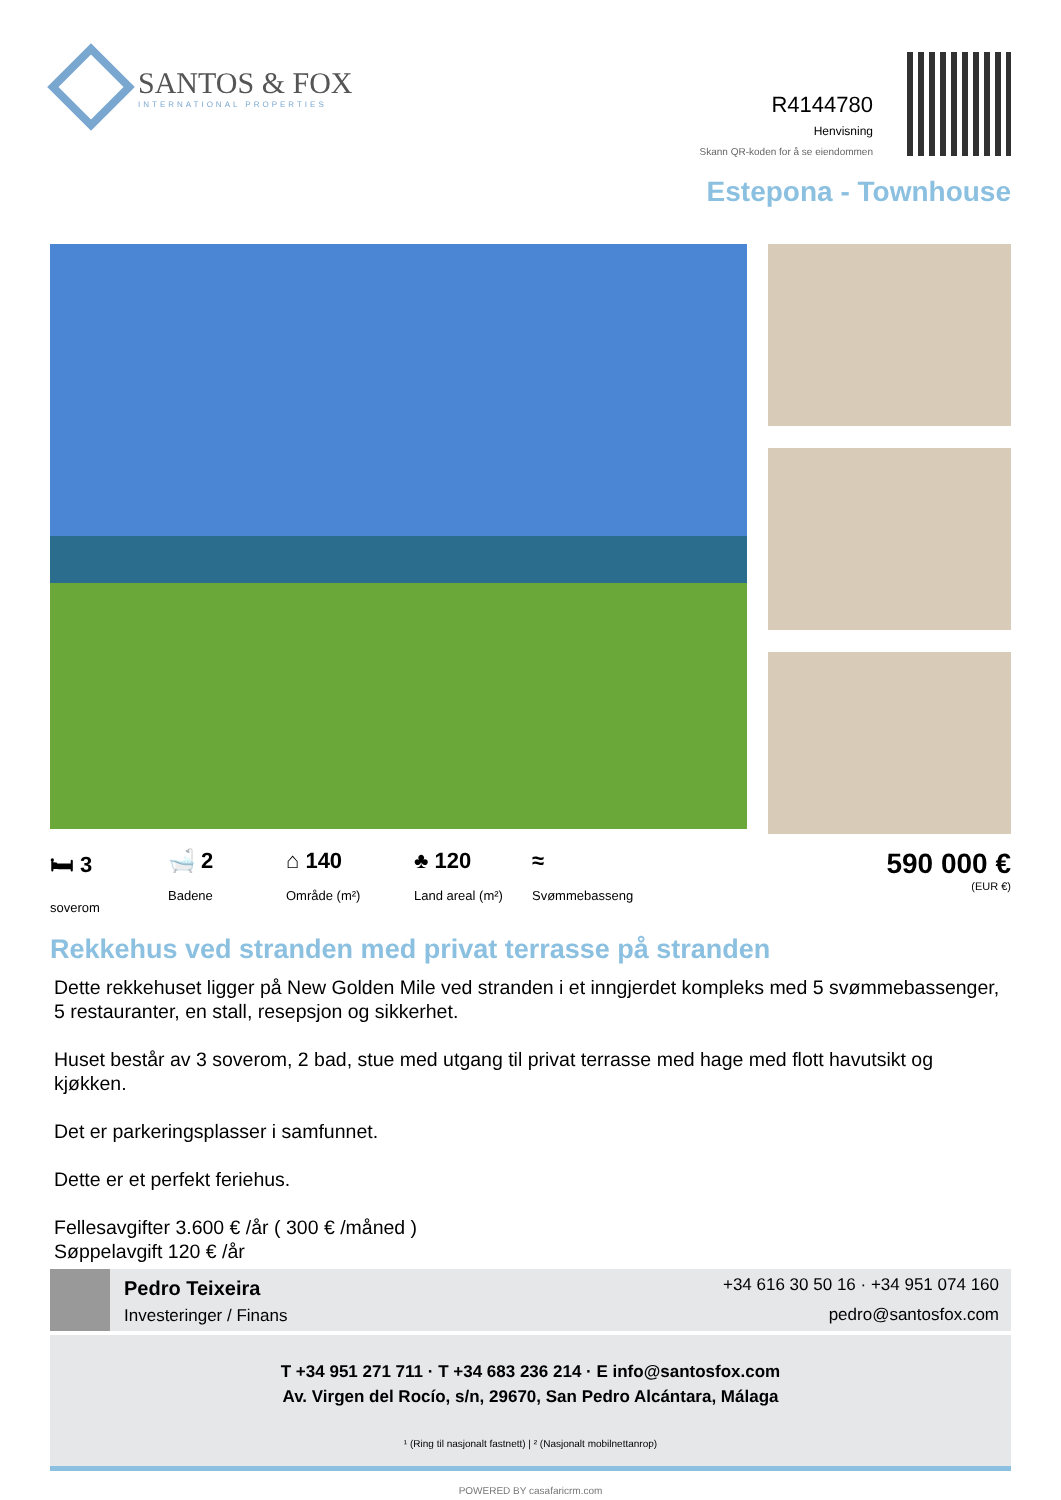SANTOS & FOX
INTERNATIONAL PROPERTIES
R4144780
Henvisning
Skann QR-koden for å se eiendommen
Estepona - Townhouse
🛏 3
soverom
🛁 2
Badene
⌂ 140
Område (m²)
♣ 120
Land areal (m²)
≈
Svømmebasseng
590 000 €
(EUR €)
Rekkehus ved stranden med privat terrasse på stranden
Dette rekkehuset ligger på New Golden Mile ved stranden i et inngjerdet kompleks med 5 svømmebassenger, 5 restauranter, en stall, resepsjon og sikkerhet.
Huset består av 3 soverom, 2 bad, stue med utgang til privat terrasse med hage med flott havutsikt og kjøkken.
Det er parkeringsplasser i samfunnet.
Dette er et perfekt feriehus.
Fellesavgifter 3.600 € /år ( 300 € /måned )
Søppelavgift 120 € /år
Pedro Teixeira
Investeringer / Finans
+34 616 30 50 16 · +34 951 074 160
pedro@santosfox.com
T +34 951 271 711 · T +34 683 236 214 · E info@santosfox.com
Av. Virgen del Rocío, s/n, 29670, San Pedro Alcántara, Málaga
¹ (Ring til nasjonalt fastnett) | ² (Nasjonalt mobilnettanrop)
POWERED BY casafaricrm.com